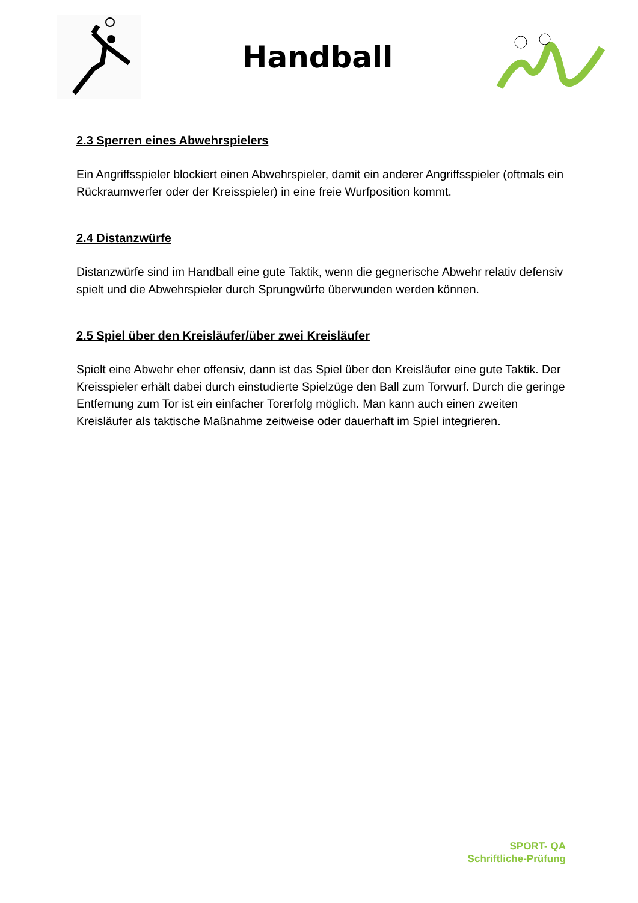Handball
2.3 Sperren eines Abwehrspielers
Ein Angriffsspieler blockiert einen Abwehrspieler, damit ein anderer Angriffsspieler (oftmals ein Rückraumwerfer oder der Kreisspieler) in eine freie Wurfposition kommt.
2.4 Distanzwürfe
Distanzwürfe sind im Handball eine gute Taktik, wenn die gegnerische Abwehr relativ defensiv spielt und die Abwehrspieler durch Sprungwürfe überwunden werden können.
2.5 Spiel über den Kreisläufer/über zwei Kreisläufer
Spielt eine Abwehr eher offensiv, dann ist das Spiel über den Kreisläufer eine gute Taktik. Der Kreisspieler erhält dabei durch einstudierte Spielzüge den Ball zum Torwurf. Durch die geringe Entfernung zum Tor ist ein einfacher Torerfolg möglich. Man kann auch einen zweiten Kreisläufer als taktische Maßnahme zeitweise oder dauerhaft im Spiel integrieren.
SPORT- QA
Schriftliche-Prüfung